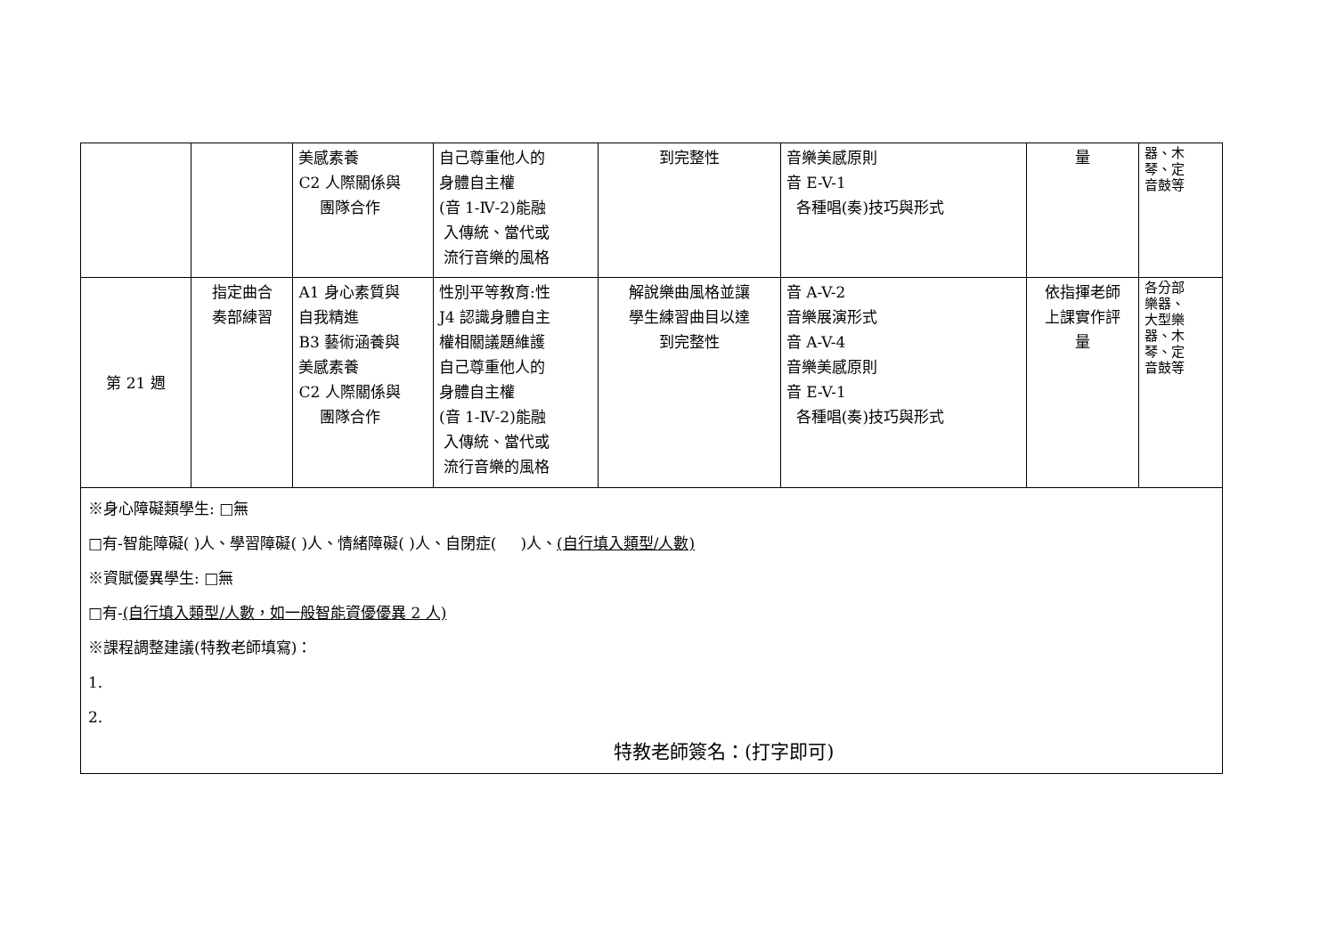| | | 美感素養 C2 人際關係與 團隊合作 | 自己尊重他人的 身體自主權 (音 1-Ⅳ-2)能融 入傳統、當代或 流行音樂的風格 | 到完整性 | 音樂美感原則 音 E-V-1 各種唱(奏)技巧與形式 | 量 | 器、木 琴、定 音鼓等 |
| 第 21 週 | 指定曲合 奏部練習 | A1 身心素質與 自我精進 B3 藝術涵養與 美感素養 C2 人際關係與 團隊合作 | 性別平等教育:性 J4 認識身體自主 權相關議題維護 自己尊重他人的 身體自主權 (音 1-Ⅳ-2)能融 入傳統、當代或 流行音樂的風格 | 解說樂曲風格並讓 學生練習曲目以達 到完整性 | 音 A-V-2 音樂展演形式 音 A-V-4 音樂美感原則 音 E-V-1 各種唱(奏)技巧與形式 | 依指揮老師 上課實作評 量 | 各分部 樂器、 大型樂 器、木 琴、定 音鼓等 |
| ※身心障礙類學生: □無 □有-智能障礙( )人、學習障礙( )人、情緒障礙( )人、自閉症( )人、 (自行填入類型/人數) ※資賦優異學生: □無 □有- (自行填入類型/人數，如一般智能資優優異 2 人) ※課程調整建議(特教老師填寫)： 1. 2. 特教老師簽名：(打字即可) | | | | | | | |